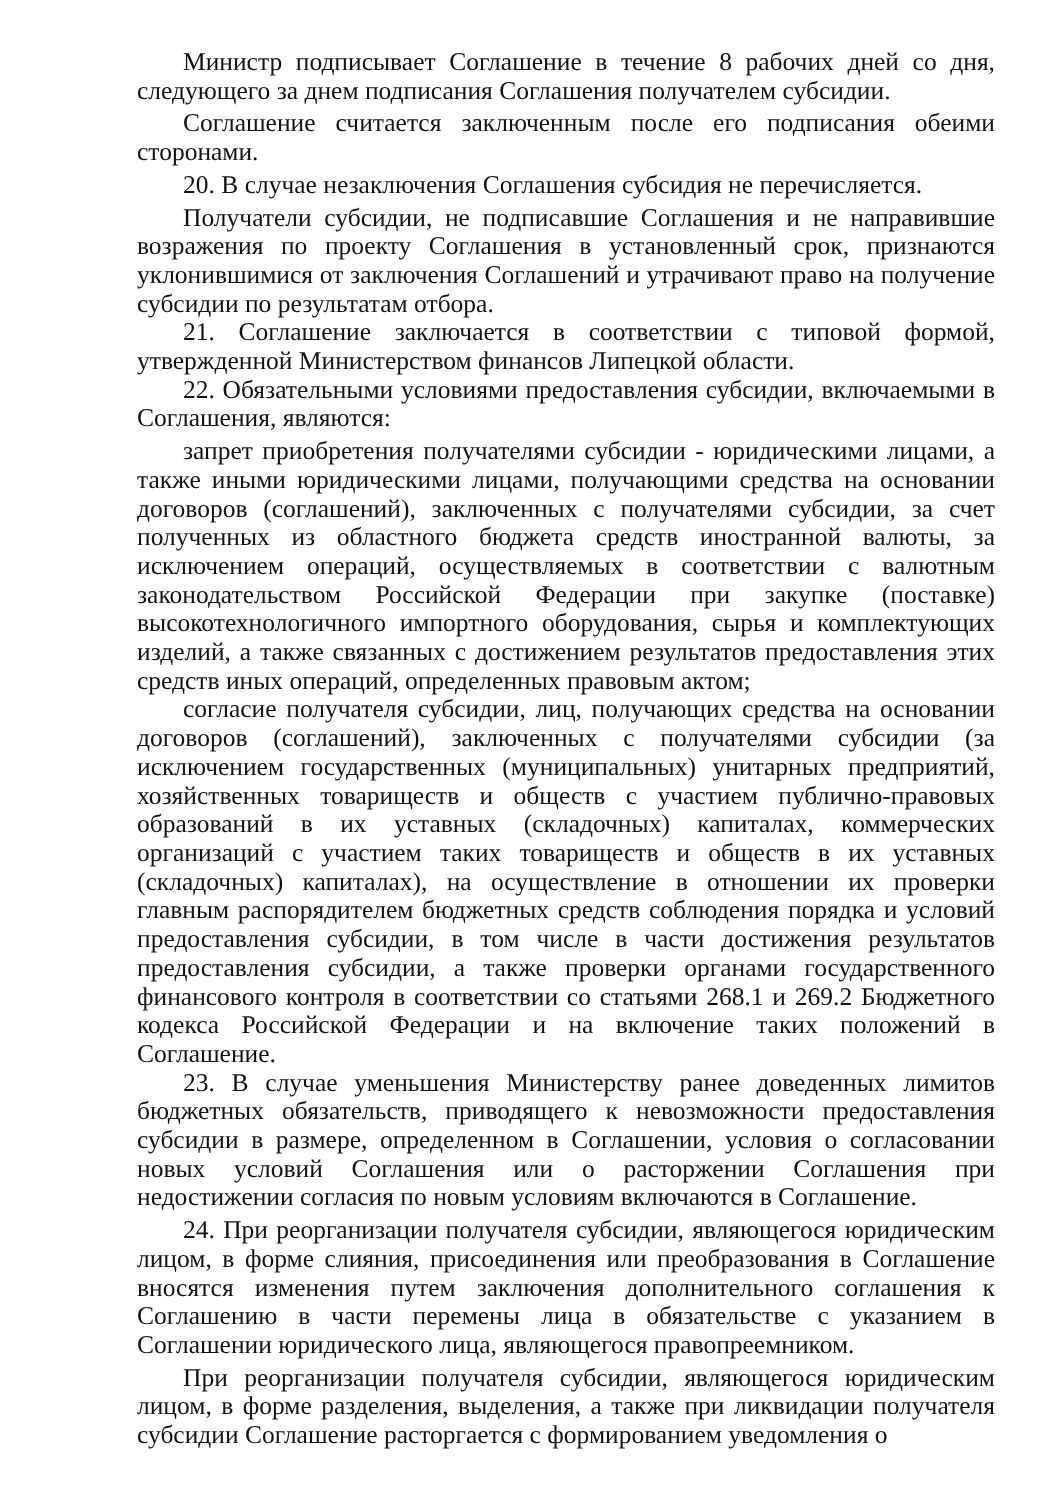Министр подписывает Соглашение в течение 8 рабочих дней со дня, следующего за днем подписания Соглашения получателем субсидии.
Соглашение считается заключенным после его подписания обеими сторонами.
20. В случае незаключения Соглашения субсидия не перечисляется.
Получатели субсидии, не подписавшие Соглашения и не направившие возражения по проекту Соглашения в установленный срок, признаются уклонившимися от заключения Соглашений и утрачивают право на получение субсидии по результатам отбора.
21. Соглашение заключается в соответствии с типовой формой, утвержденной Министерством финансов Липецкой области.
22. Обязательными условиями предоставления субсидии, включаемыми в Соглашения, являются:
запрет приобретения получателями субсидии - юридическими лицами, а также иными юридическими лицами, получающими средства на основании договоров (соглашений), заключенных с получателями субсидии, за счет полученных из областного бюджета средств иностранной валюты, за исключением операций, осуществляемых в соответствии с валютным законодательством Российской Федерации при закупке (поставке) высокотехнологичного импортного оборудования, сырья и комплектующих изделий, а также связанных с достижением результатов предоставления этих средств иных операций, определенных правовым актом;
согласие получателя субсидии, лиц, получающих средства на основании договоров (соглашений), заключенных с получателями субсидии (за исключением государственных (муниципальных) унитарных предприятий, хозяйственных товариществ и обществ с участием публично-правовых образований в их уставных (складочных) капиталах, коммерческих организаций с участием таких товариществ и обществ в их уставных (складочных) капиталах), на осуществление в отношении их проверки главным распорядителем бюджетных средств соблюдения порядка и условий предоставления субсидии, в том числе в части достижения результатов предоставления субсидии, а также проверки органами государственного финансового контроля в соответствии со статьями 268.1 и 269.2 Бюджетного кодекса Российской Федерации и на включение таких положений в Соглашение.
23. В случае уменьшения Министерству ранее доведенных лимитов бюджетных обязательств, приводящего к невозможности предоставления субсидии в размере, определенном в Соглашении, условия о согласовании новых условий Соглашения или о расторжении Соглашения при недостижении согласия по новым условиям включаются в Соглашение.
24. При реорганизации получателя субсидии, являющегося юридическим лицом, в форме слияния, присоединения или преобразования в Соглашение вносятся изменения путем заключения дополнительного соглашения к Соглашению в части перемены лица в обязательстве с указанием в Соглашении юридического лица, являющегося правопреемником.
При реорганизации получателя субсидии, являющегося юридическим лицом, в форме разделения, выделения, а также при ликвидации получателя субсидии Соглашение расторгается с формированием уведомления о